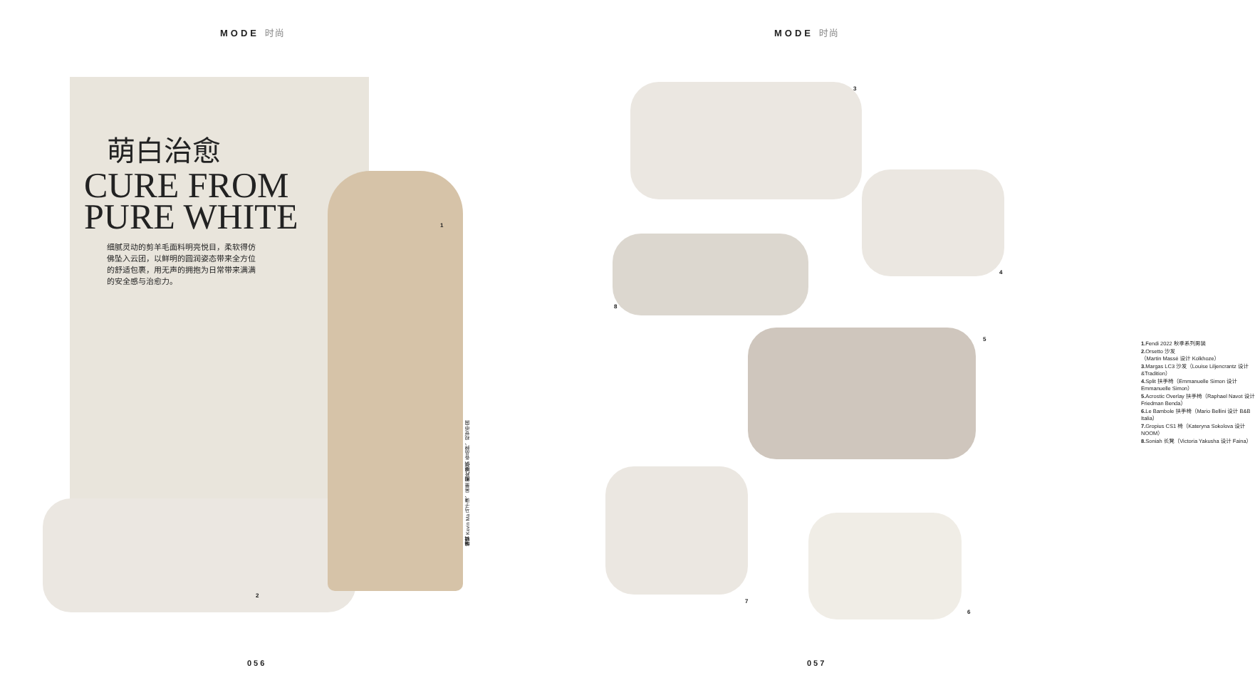MODE 时尚
萌白治愈
CURE FROM
PURE WHITE
细腻灵动的剪羊毛面料明亮悦目，柔软得仿佛坠入云团，以鲜明的圆润姿态带来全方位的舒适包裹，用无声的拥抱为日常带来满满的安全感与治愈力。
1
2
编辑 Kevin Ma 马子谦、吴量 图片提供 各品牌、视觉中国
056
MODE 时尚
3
4
8
5
7
6
1. Fendi 2022 秋季系列男装
2. Orsetto 沙发
（Martin Massé 设计 Kolkhoze）
3. Margas LC3 沙发（Louise Liljencrantz 设计 &Tradition）
4. Split 扶手椅（Emmanuelle Simon 设计 Emmanuelle Simon）
5. Acrostic Overlay 扶手椅（Raphael Navot 设计 Friedman Benda）
6. Le Bambole 扶手椅（Mario Bellini 设计 B&B Italia）
7. Gropius CS1 椅（Kateryna Sokolova 设计 NOOM）
8. Soniah 长凳（Victoria Yakusha 设计 Faina）
057